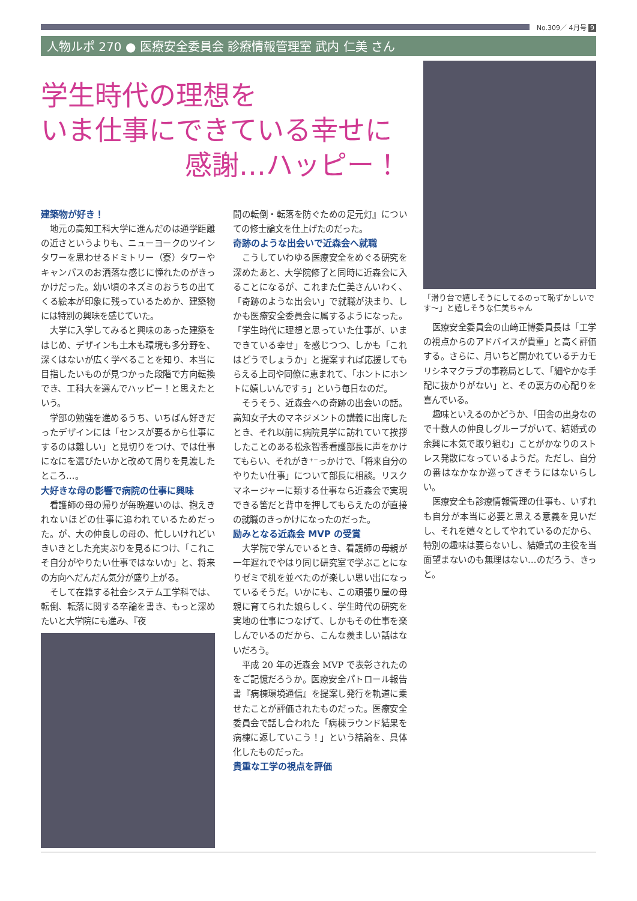No.309／ 4月号 9
人物ルポ 270 ● 医療安全委員会 診療情報管理室 武内 仁美 さん
学生時代の理想を
いま仕事にできている幸せに
感謝…ハッピー！
建築物が好き！
地元の高知工科大学に進んだのは通学距離の近さというよりも、ニューヨークのツインタワーを思わせるドミトリー（寮）タワーやキャンパスのお洒落な感じに憧れたのがきっかけだった。幼い頃のネズミのおうちの出てくる絵本が印象に残っているためか、建築物には特別の興味を感じていた。
大学に入学してみると興味のあった建築をはじめ、デザインも土木も環境も多分野を、深くはないが広く学べることを知り、本当に目指したいものが見つかった段階で方向転換でき、工科大を選んでハッピー！と思えたという。
学部の勉強を進めるうち、いちばん好きだったデザインには「センスが要るから仕事にするのは難しい」と見切りをつけ、では仕事になにを選びたいかと改めて周りを見渡したところ…。
大好きな母の影響で病院の仕事に興味
看護師の母の帰りが毎晩遅いのは、抱えきれないほどの仕事に追われているためだった。が、大の仲良しの母の、忙しいけれどいきいきとした充実ぶりを見るにつけ、「これこそ自分がやりたい仕事ではないか」と、将来の方向へだんだん気分が盛り上がる。
そして在籍する社会システム工学科では、転倒、転落に関する卒論を書き、もっと深めたいと大学院にも進み、『夜
間の転倒・転落を防ぐための足元灯』についての修士論文を仕上げたのだった。
奇跡のような出会いで近森会へ就職
こうしていわゆる医療安全をめぐる研究を深めたあと、大学院修了と同時に近森会に入ることになるが、これまた仁美さんいわく、「奇跡のような出会い」で就職が決まり、しかも医療安全委員会に属するようになった。「学生時代に理想と思っていた仕事が、いまできている幸せ」を感じつつ、しかも「これはどうでしょうか」と提案すれば応援してもらえる上司や同僚に恵まれて、「ホントにホントに嬉しいんですぅ」という毎日なのだ。
そうそう、近森会への奇跡の出会いの話。高知女子大のマネジメントの講義に出席したとき、それ以前に病院見学に訪れていて挨拶したことのある松永智香看護部長に声をかけてもらい、それがき⁺⁻っかけで、「将来自分のやりたい仕事」について部長に相談。リスクマネージャーに類する仕事なら近森会で実現できる筈だと背中を押してもらえたのが直接の就職のきっかけになったのだった。
励みとなる近森会 MVP の受賞
大学院で学んでいるとき、看護師の母親が一年遅れでやはり同じ研究室で学ぶことになりゼミで机を並べたのが楽しい思い出になっているそうだ。いかにも、この頑張り屋の母親に育てられた娘らしく、学生時代の研究を実地の仕事につなげて、しかもその仕事を楽しんでいるのだから、こんな羨ましい話はないだろう。
平成 20 年の近森会 MVP で表彰されたのをご記憶だろうか。医療安全パトロール報告書『病棟環境通信』を提案し発行を軌道に乗せたことが評価されたものだった。医療安全委員会で話し合われた「病棟ラウンド結果を病棟に返していこう！」という結論を、具体化したものだった。
貴重な工学の視点を評価
「滑り台で嬉しそうにしてるのって恥ずかしいです～」と嬉しそうな仁美ちゃん
医療安全委員会の山﨑正博委員長は「工学の視点からのアドバイスが貴重」と高く評価する。さらに、月いちど開かれているチカモリシネマクラブの事務局として、「細やかな手配に抜かりがない」と、その裏方の心配りを喜んでいる。
趣味といえるのかどうか、「田舎の出身なので十数人の仲良しグループがいて、結婚式の余興に本気で取り組む」ことがかなりのストレス発散になっているようだ。ただし、自分の番はなかなか巡ってきそうにはないらしい。
医療安全も診療情報管理の仕事も、いずれも自分が本当に必要と思える意義を見いだし、それを嬉々としてやれているのだから、特別の趣味は要らないし、結婚式の主役を当面望まないのも無理はない…のだろう、きっと。